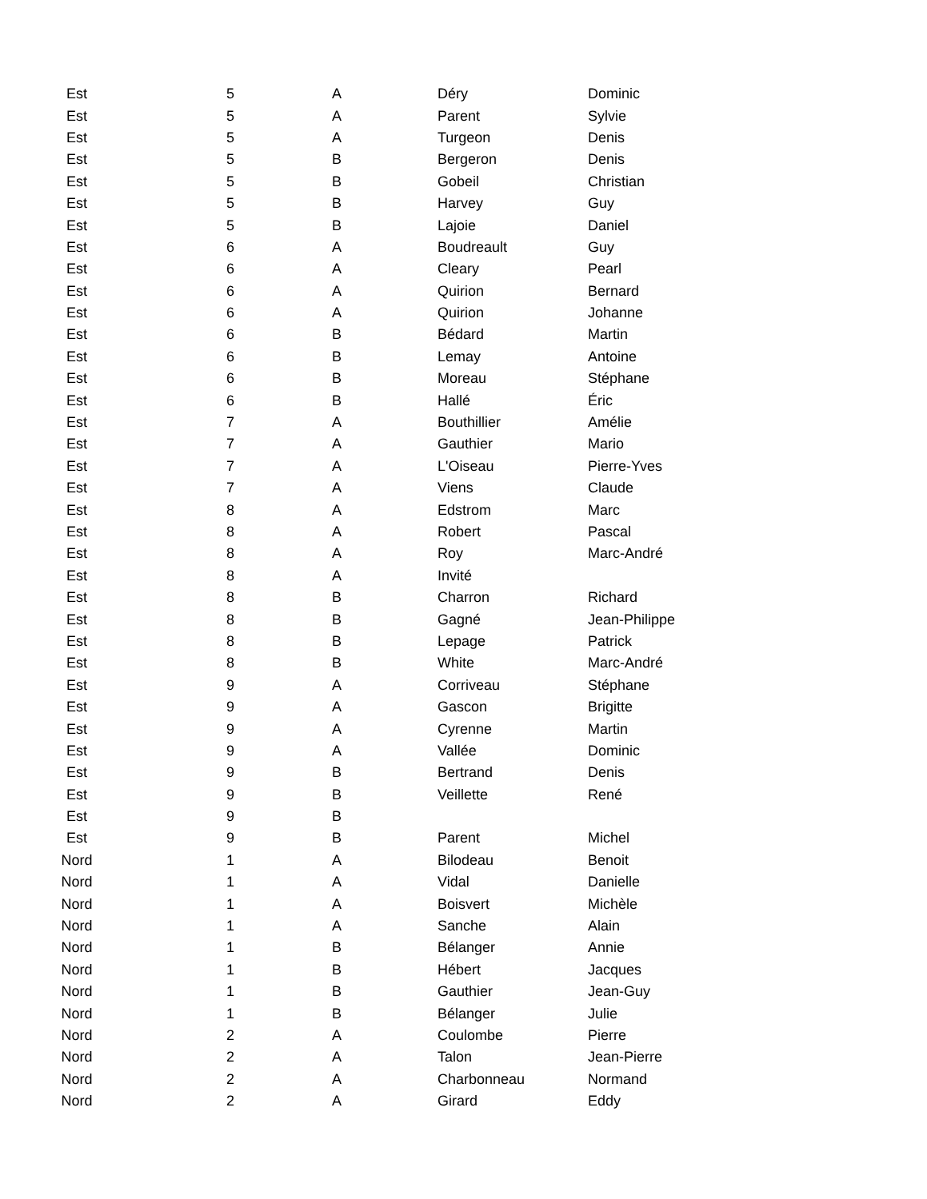| Est | 5 | A | Déry | Dominic |
| Est | 5 | A | Parent | Sylvie |
| Est | 5 | A | Turgeon | Denis |
| Est | 5 | B | Bergeron | Denis |
| Est | 5 | B | Gobeil | Christian |
| Est | 5 | B | Harvey | Guy |
| Est | 5 | B | Lajoie | Daniel |
| Est | 6 | A | Boudreault | Guy |
| Est | 6 | A | Cleary | Pearl |
| Est | 6 | A | Quirion | Bernard |
| Est | 6 | A | Quirion | Johanne |
| Est | 6 | B | Bédard | Martin |
| Est | 6 | B | Lemay | Antoine |
| Est | 6 | B | Moreau | Stéphane |
| Est | 6 | B | Hallé | Éric |
| Est | 7 | A | Bouthillier | Amélie |
| Est | 7 | A | Gauthier | Mario |
| Est | 7 | A | L'Oiseau | Pierre-Yves |
| Est | 7 | A | Viens | Claude |
| Est | 8 | A | Edstrom | Marc |
| Est | 8 | A | Robert | Pascal |
| Est | 8 | A | Roy | Marc-André |
| Est | 8 | A | Invité | |
| Est | 8 | B | Charron | Richard |
| Est | 8 | B | Gagné | Jean-Philippe |
| Est | 8 | B | Lepage | Patrick |
| Est | 8 | B | White | Marc-André |
| Est | 9 | A | Corriveau | Stéphane |
| Est | 9 | A | Gascon | Brigitte |
| Est | 9 | A | Cyrenne | Martin |
| Est | 9 | A | Vallée | Dominic |
| Est | 9 | B | Bertrand | Denis |
| Est | 9 | B | Veillette | René |
| Est | 9 | B | | |
| Est | 9 | B | Parent | Michel |
| Nord | 1 | A | Bilodeau | Benoit |
| Nord | 1 | A | Vidal | Danielle |
| Nord | 1 | A | Boisvert | Michèle |
| Nord | 1 | A | Sanche | Alain |
| Nord | 1 | B | Bélanger | Annie |
| Nord | 1 | B | Hébert | Jacques |
| Nord | 1 | B | Gauthier | Jean-Guy |
| Nord | 1 | B | Bélanger | Julie |
| Nord | 2 | A | Coulombe | Pierre |
| Nord | 2 | A | Talon | Jean-Pierre |
| Nord | 2 | A | Charbonneau | Normand |
| Nord | 2 | A | Girard | Eddy |